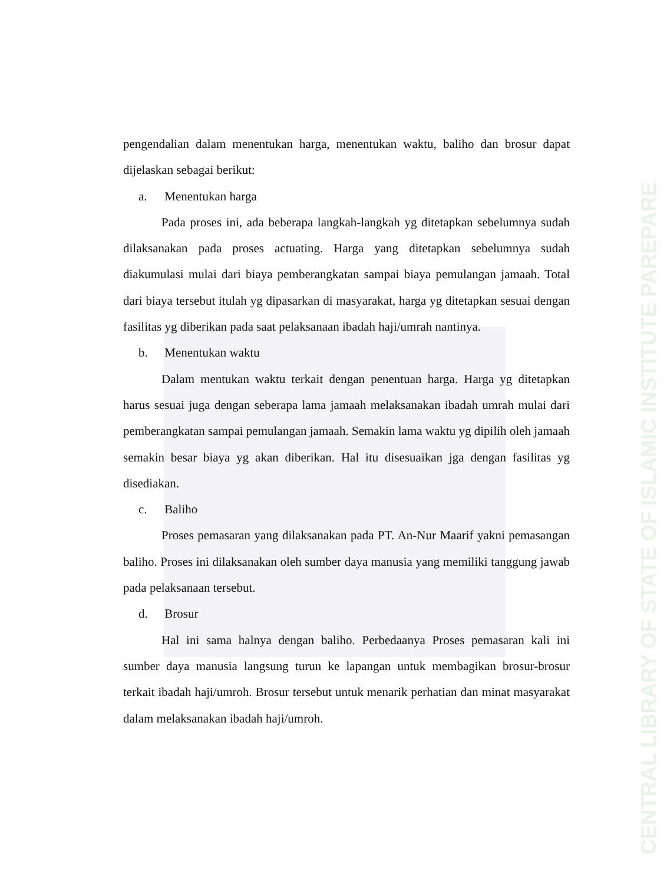CENTRAL LIBRARY OF STATE OF ISLAMIC INSTITUTE PAREPARE
pengendalian dalam menentukan harga, menentukan waktu, baliho dan brosur dapat dijelaskan sebagai berikut:
a. Menentukan harga
Pada proses ini, ada beberapa langkah-langkah yg ditetapkan sebelumnya sudah dilaksanakan pada proses actuating. Harga yang ditetapkan sebelumnya sudah diakumulasi mulai dari biaya pemberangkatan sampai biaya pemulangan jamaah. Total dari biaya tersebut itulah yg dipasarkan di masyarakat, harga yg ditetapkan sesuai dengan fasilitas yg diberikan pada saat pelaksanaan ibadah haji/umrah nantinya.
b. Menentukan waktu
Dalam mentukan waktu terkait dengan penentuan harga. Harga yg ditetapkan harus sesuai juga dengan seberapa lama jamaah melaksanakan ibadah umrah mulai dari pemberangkatan sampai pemulangan jamaah. Semakin lama waktu yg dipilih oleh jamaah semakin besar biaya yg akan diberikan. Hal itu disesuaikan jga dengan fasilitas yg disediakan.
c. Baliho
Proses pemasaran yang dilaksanakan pada PT. An-Nur Maarif yakni pemasangan baliho. Proses ini dilaksanakan oleh sumber daya manusia yang memiliki tanggung jawab pada pelaksanaan tersebut.
d. Brosur
Hal ini sama halnya dengan baliho. Perbedaanya Proses pemasaran kali ini sumber daya manusia langsung turun ke lapangan untuk membagikan brosur-brosur terkait ibadah haji/umroh. Brosur tersebut untuk menarik perhatian dan minat masyarakat dalam melaksanakan ibadah haji/umroh.